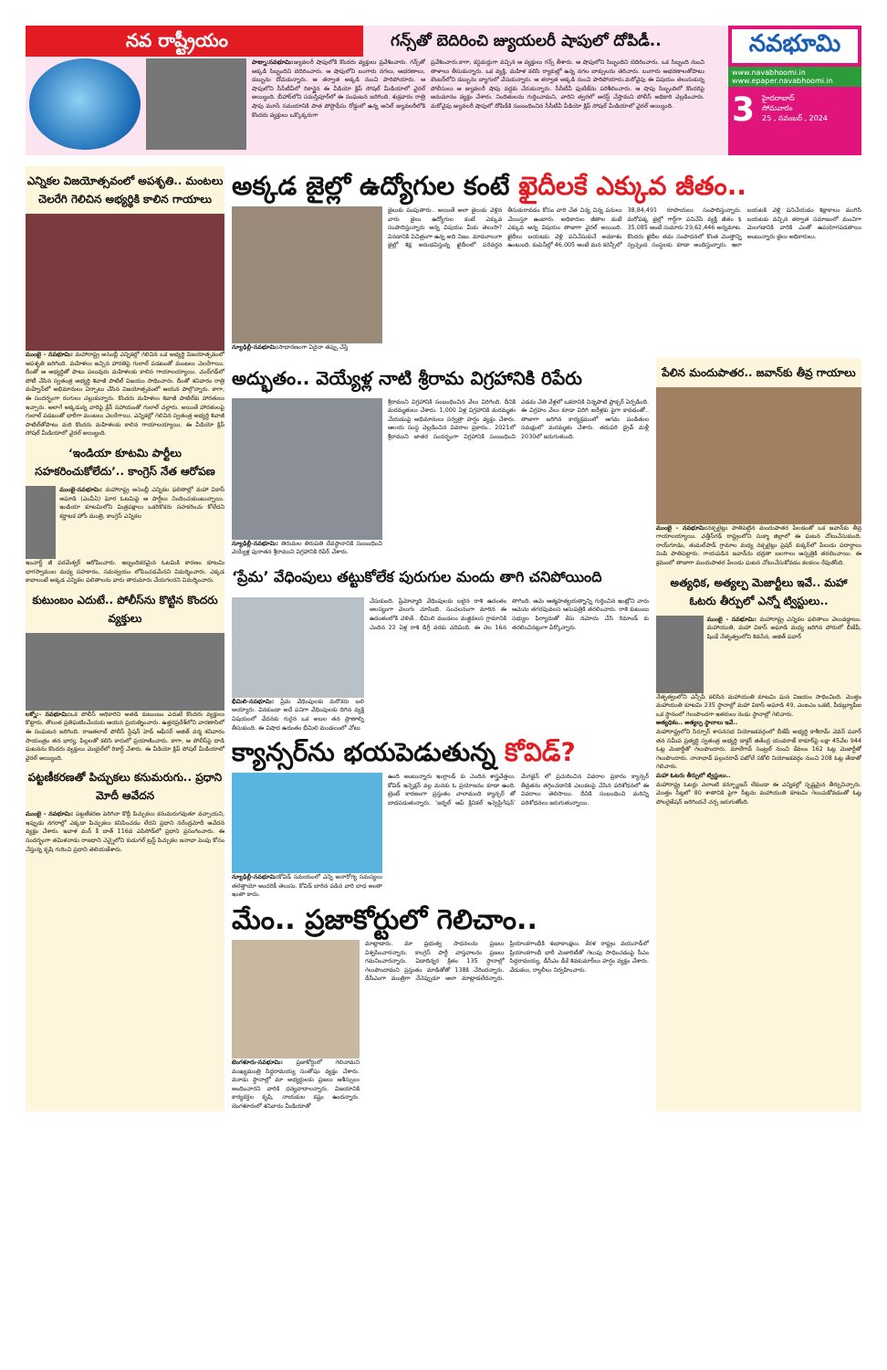నవ రాష్ట్రీయం
గన్స్‌తో బెదిరించి జ్యుయలరీ షాపులో దోపిడీ..
పాట్నా:నవభూమి: జ్యువలరీ షాపులోకి కొందరు వ్యక్తులు ప్రవేశించారు. గన్స్‌తో అక్కడి సిబ్బందిని బెదిరించారు. ఆ షాపులోని బంగారు నగలు, ఆభరణాలు, డబ్బును దోచుకున్నారు. ఆ తర్వాత అక్కడి నుంచి పారిపోయారు. ఆ షాపులోని సీసీటీవీలో రికార్డైన ఈ వీడియో క్లిప్ సోషల్ మీడియాలో వైరల్ అయ్యింది. బీహార్‌లోని సమస్తిపూర్‌లో ఈ సంఘటన జరిగింది. శుక్రవారం రాత్రి షాపు మూసే సమయానికి పాత పోస్టాఫీసు రోడ్డులో ఉన్న అనిల్ జ్యువలరీలోకి కొందరు వ్యక్తులు ఒక్కొక్కరుగా
ప్రవేశించారు.కాగా, కస్టమర్లుగా వచ్చిన ఆ వ్యక్తులు గన్స్ తీశారు. ఆ షాపులోని సిబ్బందిని బెదిరించారు. ఒక సిబ్బంది నుంచి తాళాలు తీసుకున్నారు. ఒక వ్యక్తి, మహిళ కలిసి ర్యాకుల్లో ఉన్న నగల బాక్సులను తెరిచారు. బంగారు ఆభరణాలతోపాటు కౌంటర్‌లోని డబ్బును బ్యాగులో వేసుకున్నారు. ఆ తర్వాత అక్కడి నుంచి పారిపోయారు.మరోవైపు ఈ విషయం తెలుసుకున్న పోలీసులు ఆ జ్యువలరీ షాపు వద్దకు చేరుకున్నారు. సీసీటీవీ ఫుటేజ్‌ను పరిశీలించారు. ఆ షాపు సిబ్బందిలో కొందరిపై అనుమానం వ్యక్తం చేశారు. నిందితులను గుర్తించామని, వారిని త్వరలో అరెస్ట్ చేస్తామని పోలీస్ అధికారి వెల్లడించారు. మరోవైపు జ్యువలరీ షాపులో దోపిడీకి సంబంధించిన సీసీటీవీ వీడియో క్లిప్ సోషల్ మీడియాలో వైరల్ అయ్యింది.
నవభూమి
www.navabhoomi.in
www.epaper.navabhoomi.in
3 హైదరాబాద్
సోమవారం
25 , నవంబర్ , 2024
ఎన్నికల విజయోత్సవంలో అపశృతి.. మంటలు చెలరేగి గెలిచిన అభ్యర్థికి కాలిన గాయాలు
ముంబై - నవభూమి: మహారాష్ట్ర అసెంబ్లీ ఎన్నికల్లో గెలిచిన ఒక అభ్యర్థి విజయోత్సవంలో అపశృతి జరిగింది. మహిళలు ఇచ్చిన హారతిపై గులాల్ పడటంతో మంటలు చెలరేగాయి. దీంతో ఆ అభ్యర్థితో పాటు పలువురు మహిళలకు కాలిన గాయాలయ్యాయి. చంద్‌గఢ్‌లో పోటీ చేసిన స్వతంత్ర అభ్యర్థి శివాజీ పాటిల్ విజయం సాధించారు. దీంతో శనివారం రాత్రి మహ్వేన్‌లో అభిమానులు ఏర్పాటు చేసిన విజయోత్సవంలో ఆయన పాల్గొన్నారు. కాగా, ఈ సందర్భంగా రంగులు చల్లుకున్నారు. కొందరు మహిళలు శివాజీ పాటిల్‌కు హారతులు ఇచ్చారు. అలాగే అక్కడున్న వారిపై క్రేన్ సహాయంతో గులాల్ చల్లారు. అయితే హారతులపై గులాల్ పడటంతో భారీగా మంటలు చెలరేగాయి. ఎన్నికల్లో గెలిచిన స్వతంత్ర అభ్యర్థి శివాజీ పాటిల్‌తోపాటు మరి కొందరు మహిళలకు కాలిన గాయాలయ్యాయి. ఈ వీడియో క్లిప్ సోషల్ మీడియాలో వైరల్ అయ్యింది.
‘ఇండియా కూటమి పార్టీలు సహకరించుకోలేదు’.. కాంగ్రెస్ నేత ఆరోపణ
ముంబై-నవభూమి: మహారాష్ట్ర అసెంబ్లీ ఎన్నికల ఫలితాల్లో మహా వికాస్ అఘాడి (ఎంవీఏ) ఘోర ఓటమిపై ఆ పార్టీలు నిందించుకుంటున్నాయి. ఇండియా కూటమిలోని మిత్రపక్షాలు ఒకరికొకరు సహకరించు కోలేదని కర్ణాటక హోం మంత్రి, కాంగ్రెస్ ఎన్నికల
ఇంచార్జ్ జీ పరమేశ్వర్ ఆరోపించారు. ఇబ్బందికరమైన ఓటమికి కారణం కూటమి భాగస్వాముల మధ్య సహకారం, సమన్వయం లోపించడమేనని విమర్శించారు. ఎక్కడ కావాలంటే అక్కడ ఎన్నికల ఫలితాలను వారు తారుమారు చేయగలరని విమర్శించారు.
కుటుంబం ఎదుటే.. పోలీస్‌ను కొట్టిన కొందరు వ్యక్తులు
లక్నో:- నవభూమి: ఒక పోలీస్ అధికారిని అతడి కుటుంబం ఎదుటే కొందరు వ్యక్తులు కొట్టారు. తొలుత ప్రతిఘటించేందుకు ఆయన ప్రయత్నించారు. ఉత్తరప్రదేశ్‌లోని వారణాసిలో ఈ సంఘటన జరిగింది. రాజతలాబ్ పోలీస్ స్టేషన్ హెడ్ ఆఫీసర్ అజిత్ వర్మ శనివారం సాయంత్రం తన భార్య, పిల్లలతో కలిసి కారులో ప్రయాణించారు. కాగా, ఆ పోలీస్‌పై దాడి ఘటనను కొందరు వ్యక్తులు మొబైల్‌లో రికార్డ్ చేశారు. ఈ వీడియో క్లిప్ సోషల్ మీడియాలో వైరల్ అయ్యింది.
పట్టణీకరణతో పిచ్చుకలు కనుమరుగు.. ప్రధాని మోదీ ఆవేదన
ముంబై - నవభూమి: పట్టణీకరణ పెరిగినా కొద్దీ పిచ్చుకలు కనుమరుగవుతూ వచ్చాయని, ఇప్పుడు నగరాల్లో ఎక్కడా పిచ్చుకలు కనిపించడం లేదని ప్రధాని నరేంద్రమోదీ ఆవేదన వ్యక్తం చేశారు. ఇవాళ మన్ కీ బాత్ 116వ ఎపిసోడ్‌లో ప్రధాని ప్రసంగించారు. ఈ సందర్భంగా తమిళనాడు రాజధాని చెన్నైలోని కుడుగల్ ట్రస్ట్ పిచ్చుకల జనాభా పెంపు కోసం చేస్తున్న కృషి గురించి ప్రధాని తెలియజేశారు.
అక్కడ జైల్లో ఉద్యోగుల కంటే ఖైదీలకే ఎక్కువ జీతం..
న్యూఢిల్లీ-నవభూమి: సాధారణంగా ఏదైనా తప్పు చేస్తే
జైలుకు పంపుతారు.. అయితే అలా జైలుకు వెళ్లిన వారు జైలు ఉద్యోగుల కంటే ఎక్కువ సంపాదిస్తున్నారు అన్న విషయం మీకు తెలుసా? వినడానికి విచిత్రంగా ఉన్న అది నిజం. మామూలుగా జైల్లో శిక్ష అనుభవిస్తున్న ఖైదీలలో పరివర్తన తీసుకురావడం కోసం వారి చేత చిన్న చిన్న పనులు చేయిస్తూ ఉంటారు. అధికారుల జీతాల కంటే ఎక్కువ అన్న విషయం తాజాగా వైరల్ అయింది. ఖైదీలు బయటకు వెళ్లి పనిచేసుకునే అవకాశం ఉంటుంది. కంపెనీల్లో 46,005 అంటే మన కరెన్సీలో 38,84,491 రూపాయలు సంపాదిస్తున్నారు. మరోపక్క జైల్లో గార్డ్‌గా పనిచేసే వ్యక్తి జీతం $ 35,085 అంటే సుమారు 29,62,446 అన్నమాట. కొందరు ఖైదీల తమ సంపాదనలో కొంత మొత్తాన్ని స్వచ్ఛంద సంస్థలకు కూడా అందిస్తున్నారు. ఇలా బయటకి వెళ్లి పనిచేయడం శిక్షాకాలం ముగిసి బయటకు వచ్చిన తర్వాత సమాజంలో మంచిగా మెలగడానికి వారికి ఎంతో ఉపయోగపడతాయి అంటున్నారు జైలు అధికారులు.
అద్భుతం.. వెయ్యేళ్ల నాటి శ్రీరామ విగ్రహానికి రిపేరు
న్యూఢిల్లీ-నవభూమి: తిరుమల తిరుపతి దేవస్థానానికి సంబంధించి వెయ్యేళ్ల పురాతన శ్రీరాముని విగ్రహానికి రిపేర్ చేశారు.
శ్రీరాముని విగ్రహానికి సంబంధించిన వేలు విరిగింది. దీనికి మరమ్మతులు చేశారు. 1,000 ఏళ్ల విగ్రహానికి మరమ్మతు చేయడంపై అభిమానులు సర్వత్రా హర్షం వ్యక్తం చేశారు. ఆలయ సంస్థ వెల్లడించిన వివరాల ప్రకారం.. 2021లో శ్రీరాముని జాతర సందర్భంగా విగ్రహానికి సంబంధించి ఎడమ చేతి వేళ్లలో ఒకదానికి చిన్నపాటి ఫ్రాక్చర్ ఏర్పడింది. ఈ విగ్రహం వేలు కూడా విరిగి ఐదేళ్లకు పైగా కావడంతో.. తాజాగా జరిగిన కార్యక్రమంలో ఆగమ పండితుల సమక్షంలో మరమ్మతు చేశారు. తదుపరి డ్రైవ్ మళ్లీ 2030లో జరుగుతుంది.
‘ప్రేమ’ వేధింపులు తట్టుకోలేక పురుగుల మందు తాగి చనిపోయింది
భీమిలి-నవభూమి: ప్రేమ వేధింపులకు మరొకరు బలి అయ్యారు. వినకుండా అదే పనిగా వేధింపులకు దిగిన వ్యక్తి విషయంలో వేదనకు గురైన ఒక అబల తన ప్రాణాల్ని తీసుకుంది. ఈ విషాద ఉదంతం భీమిలి మండలంలో చోటు
చేసుకుంది. ప్రేమోన్మాది వేధింపులకు బలైన రాశి ఉదంతం అలస్యంగా వెలుగు చూసింది. సంచలనంగా మారిన ఈ ఉదంతంలోకి వెళితే.. భీమిలి మండలం మజ్జివలస గ్రామానికి చెందిన 22 ఏళ్ల రాశి డిగ్రీ వరకు చదివింది. ఈ నెల 16న తాగింది. ఆమె ఆత్మహత్యయత్నాన్ని గుర్తించిన ఇంట్లోని వారు ఆమెను తగరపువలస ఆసుపత్రికి తరలించారు. రాశి కుటుంబ సభ్యుల ఫిర్యాదుతో కేసు నమోదు చేసి రిమాండ్ కు తరలించినట్లుగా పేర్కొన్నారు.
క్యాన్సర్‌ను భయపెడుతున్న కోవిడ్?
న్యూఢిల్లీ-నవభూమి: కోవిడ్ సమయంలో ఎన్ని అనారోగ్య సమస్యలు తలెత్తాయో అందరికీ తెలుసు. కోవిడ్ బారిన పడిన వారి బాధ అంతా ఇంతా కాదు.
ఉంది అంటున్నారు ఇంగ్లాండ్ కు చెందిన శాస్త్రవేత్తలు. కోవిడ్ ఇన్ఫెక్షన్ వల్ల మనకు ఓ ప్రయోజనం కూడా ఉంది. ట్రెంట్ కారణంగా ప్రస్తుతం చాలామంది క్యాన్సర్ తో బాధపడుతున్నారు. ‘జర్నల్ ఆఫ్ క్లినికల్ ఇన్వెస్టిగేషన్’ మేగజైన్ లో ప్రచురించిన వివరాల ప్రకారం క్యాన్సర్ తీవ్రతను తగ్గించడానికి ఎలుకలపై చేసిన పరిశోధనలో ఈ వివరాలు తెలిసాయి. దీనికి సంబంధించి మరిన్ని పరిశోధనలు జరుగుతున్నాయి.
మేం.. ప్రజాకోర్టులో గెలిచాం..
బెంగళూరు-నవభూమి: ప్రజాకోర్టులో గెలిచామని ముఖ్యమంత్రి సిద్ధరామయ్య సంతోషం వ్యక్తం చేశారు. మూడు స్థానాల్లో మా అభ్యర్థులకు ప్రజలు ఆశీస్సులు అందించారని వారికి ధన్యవాదాలన్నారు. విజయానికి కార్యకర్తల కృషి, నాయకుల కష్టం ఉందన్నారు. బెంగళూరులో శనివారం మీడియాతో
మాట్లాడారు. మా ప్రభుత్వ సాధనలను ప్రజలు విశ్వసించారన్నారు. కాంగ్రెస్ పార్టీ వాస్తవాలను ప్రజలు గమనించారన్నారు. ఏడాదిన్నర క్రితం 135 స్థానాల్లో గెలుపొందామని ప్రస్తుతం మాడితోతో 138కి చేరిందన్నారు. డీసీఎంగా మంత్రిగా నేనెప్పుడూ అలా మాట్లాడలేదన్నారు. ప్రియాంకగాంధీకి శుభాకాంక్షలు. కేరళ రాష్ట్రం వయనాడ్‌లో ప్రియాంకగాంధీ భారీ మెజారిటీతో గెలుపు సాధించడంపై సీఎం సిద్దరామయ్య, డీసీఎం డీకే శివకుమార్‌లు హర్షం వ్యక్తం చేశారు. వేడుకలు, ర్యాలీలు నిర్వహించారు.
పేలిన మందుపాతర.. జవాన్‌కు తీవ్ర గాయాలు
ముంబై - నవభూమి: నక్సలైట్లు పాతిపెట్టిన మందుపాతర పేలడంతో ఒక జవాన్‌కు తీవ్ర గాయాలయ్యాయి. ఛత్తీస్‌గఢ్ రాష్ట్రంలోని సుక్మా జిల్లాలో ఈ ఘటన చోటుచేసుకుంది. రాయ్‌గూడెం, తుమల్‌పాడ్ గ్రామాల మధ్య నక్సలైట్లు ప్రెషర్ కుక్కర్‌లో పేలుడు పదార్థాలు నింపి పాతిపెట్టారు. గాయపడిన జవాన్‌ను భద్రతా బలగాలు ఆస్పత్రికి తరలించాయి. ఈ క్రమంలో తాజాగా మందుపాతర పేలుడు ఘటన చోటుచేసుకోవడం కలకలం రేపుతోంది.
అత్యధిక, అత్యల్ప మెజార్టీలు ఇవే.. మహా ఓటరు తీర్పులో ఎన్నో ట్విస్టులు..
ముంబై - నవభూమి: మహారాష్ట్ర ఎన్నికల ఫలితాలు వెలువడ్డాయి. మహాయుతి, మహా వికాస్ అఘాడి మధ్య జరిగిన పోరులో బీజేపీ, షిండే నేతృత్వంలోని శివసేన, అజిత్ పవార్
నేతృత్వంలోని ఎన్సీపీ కలిసిన మహాయుతి కూటమి ఘన విజయం సాధించింది. మొత్తం మహాయుతి కూటమి 235 స్థానాల్లో మహా వికాస్ అఘాడి 49, ఎంఐఎం ఒకటి, పీడబ్ల్యూపీఐ ఒక స్థానంలో గెలుపొందగా ఇతరులు రెండు స్థానాల్లో గెలిచారు.
అత్యధికం.. అత్యల్ప స్థానాలు ఇవే..
మహారాష్ట్రలోని సిర్పూర్ శాసనసభ నియోజకవర్గంలో బీజేపీ అభ్యర్థి కాశీరామ్ వెవన్ పవార్ తన సమీప ప్రత్యర్థి స్వతంత్ర అభ్యర్థి డాక్టర్ జితేంద్ర యువరాజ్ ఠాకూర్‌పై లక్షా 45వేల 944 ఓట్ల మెజార్టీతో గెలుపొందారు. మాలేగావ్ సెంట్రల్ నుంచి కేవలం 162 ఓట్ల మెజార్టీతో గెలుపొందారు. నానాభావ్ ఫల్గునరావ్ పటోలే సకోలి నియోజకవర్గం నుంచి 208 ఓట్ల తేడాతో గెలిచారు.
మహా ఓటరు తీర్పులో ట్విస్టులు..
మహారాష్ట్ర ఓటర్లు ఎలాంటి కన్ఫ్యూజన్ లేకుండా ఈ ఎన్నికల్లో స్పష్టమైన తీర్పునిచ్చారు. మొత్తం సీట్లలో 80 శాతానికి పైగా సీట్లను మహాయుతి కూటమి గెలుచుకోవడంతో ఓట్ల పోలరైజేషన్ జరిగిందనే చర్చ జరుగుతోంది.